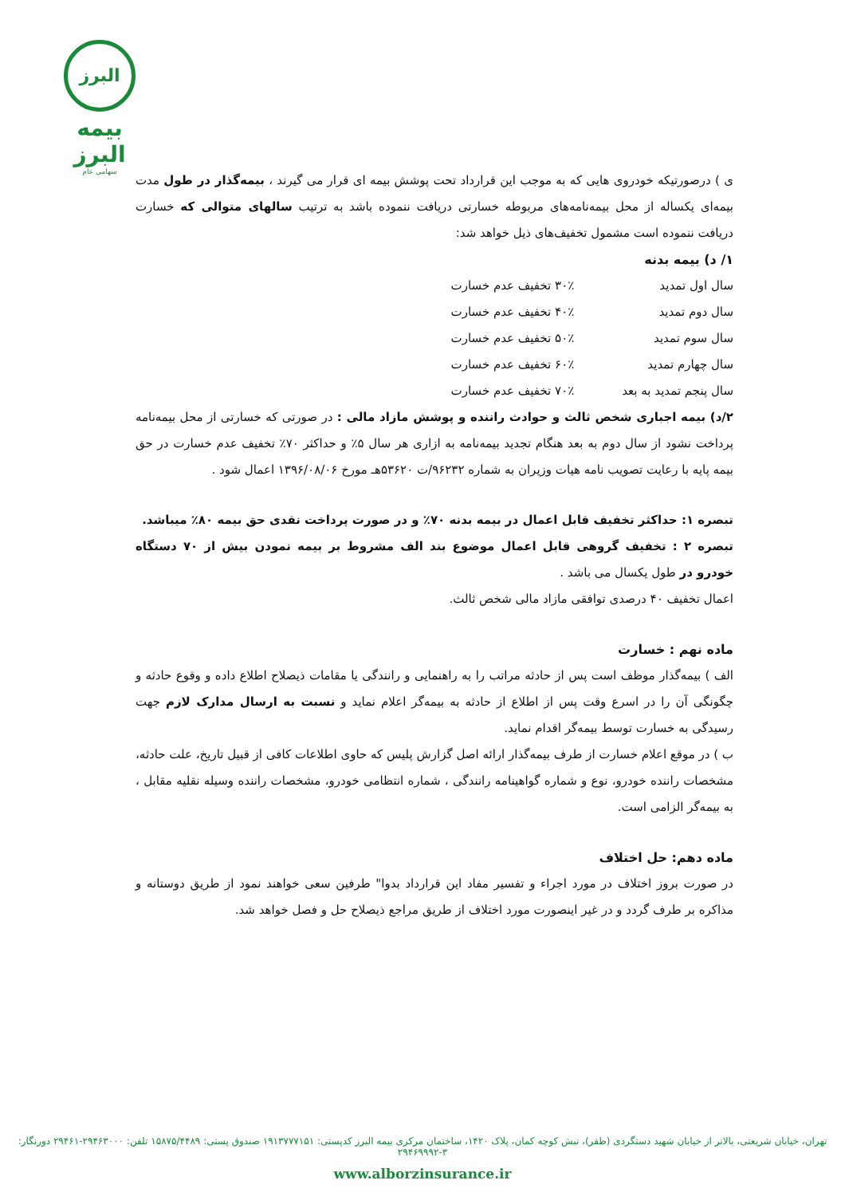البرز
بیمه البرز
سهامی عام
ی ) درصورتیکه خودروی هایی که به موجب این قرارداد تحت پوشش بیمه ای قرار می گیرند ، بیمه‌گذار در طول مدت بیمه‌ای یکساله از محل بیمه‌نامه‌های مربوطه خسارتی دریافت ننموده باشد به ترتیب سالهای متوالی که خسارت دریافت ننموده است مشمول تخفیف‌های ذیل خواهد شد:
۱/ د) بیمه بدنه
| سال اول تمدید | ۳۰٪ تخفیف عدم خسارت |
| سال دوم تمدید | ۴۰٪ تخفیف عدم خسارت |
| سال سوم تمدید | ۵۰٪ تخفیف عدم خسارت |
| سال چهارم تمدید | ۶۰٪ تخفیف عدم خسارت |
| سال پنجم تمدید به بعد | ۷۰٪ تخفیف عدم خسارت |
۲/د) بیمه اجباری شخص ثالث و حوادث راننده و پوشش مازاد مالی : در صورتی که خسارتی از محل بیمه‌نامه پرداخت نشود از سال دوم به بعد هنگام تجدید بیمه‌نامه به ازاری هر سال ۵٪ و حداکثر ۷۰٪ تخفیف عدم خسارت در حق بیمه پایه با رعایت تصویب نامه هیات وزیران به شماره ۹۶۲۳۲/ت ۵۳۶۲۰هـ مورخ ۱۳۹۶/۰۸/۰۶ اعمال شود .
تبصره ۱: حداکثر تخفیف قابل اعمال در بیمه بدنه ۷۰٪ و در صورت پرداخت نقدی حق بیمه ۸۰٪ میباشد.
تبصره ۲ : تخفیف گروهی قابل اعمال موضوع بند الف مشروط بر بیمه نمودن بیش از ۷۰ دستگاه خودرو در طول یکسال می باشد .
اعمال تخفیف ۴۰ درصدی توافقی مازاد مالی شخص ثالث.
ماده نهم : خسارت
الف ) بیمه‌گذار موظف است پس از حادثه مراتب را به راهنمایی و رانندگی یا مقامات ذیصلاح اطلاع داده و وقوع حادثه و چگونگی آن را در اسرع وقت پس از اطلاع از حادثه به بیمه‌گر اعلام نماید و نسبت به ارسال مدارک لازم جهت رسیدگی به خسارت توسط بیمه‌گر اقدام نماید.
ب ) در موقع اعلام خسارت از طرف بیمه‌گذار ارائه اصل گزارش پلیس که حاوی اطلاعات کافی از قبیل تاریخ، علت حادثه، مشخصات راننده خودرو، نوع و شماره گواهینامه رانندگی ، شماره انتظامی خودرو، مشخصات راننده وسیله نقلیه مقابل ، به بیمه‌گر الزامی است.
ماده دهم: حل اختلاف
در صورت بروز اختلاف در مورد اجراء و تفسیر مفاد این قرارداد بدوا" طرفین سعی خواهند نمود از طریق دوستانه و مذاکره بر طرف گردد و در غیر اینصورت مورد اختلاف از طریق مراجع ذیصلاح حل و فصل خواهد شد.
تهران، خیابان شریعتی، بالاتر از خیابان شهید دستگردی (ظفر)، نبش کوچه کمان، پلاک ۱۴۲۰، ساختمان مرکزی بیمه البرز کدپستی: ۱۹۱۳۷۷۷۱۵۱ صندوق پستی: ۱۵۸۷۵/۴۴۸۹ تلفن: ۲۹۴۶۳۰۰۰-۲۹۴۶۱ دورنگار: ۳-۲۹۴۶۹۹۹۲
www.alborzinsurance.ir